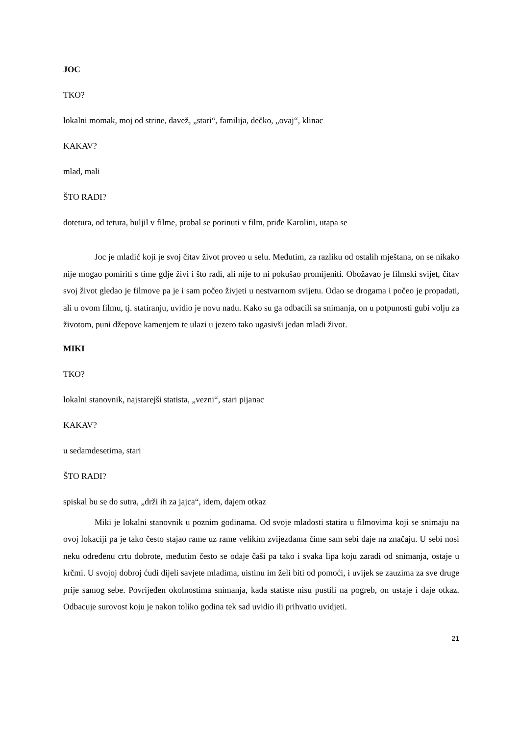JOC
TKO?
lokalni momak, moj od strine, davež, „stari“, familija, dečko, „ovaj“, klinac
KAKAV?
mlad, mali
ŠTO RADI?
dotetura, od tetura, buljil v filme, probal se porinuti v film, priđe Karolini, utapa se
Joc je mladić koji je svoj čitav život proveo u selu. Međutim, za razliku od ostalih mještana, on se nikako nije mogao pomiriti s time gdje živi i što radi, ali nije to ni pokušao promijeniti. Obožavao je filmski svijet, čitav svoj život gledao je filmove pa je i sam počeo živjeti u nestvarnom svijetu. Odao se drogama i počeo je propadati, ali u ovom filmu, tj. statiranju, uvidio je novu nadu. Kako su ga odbacili sa snimanja, on u potpunosti gubi volju za životom, puni džepove kamenjem te ulazi u jezero tako ugasivši jedan mladi život.
MIKI
TKO?
lokalni stanovnik, najstarejši statista, „vezni“, stari pijanac
KAKAV?
u sedamdesetima, stari
ŠTO RADI?
spiskal bu se do sutra, „drži ih za jajca“, idem, dajem otkaz
Miki je lokalni stanovnik u poznim godinama. Od svoje mladosti statira u filmovima koji se snimaju na ovoj lokaciji pa je tako često stajao rame uz rame velikim zvijezdama čime sam sebi daje na značaju. U sebi nosi neku određenu crtu dobrote, međutim često se odaje čaši pa tako i svaka lipa koju zaradi od snimanja, ostaje u krčmi. U svojoj dobroj ćudi dijeli savjete mladima, uistinu im želi biti od pomoći, i uvijek se zauzima za sve druge prije samog sebe. Povrijeđen okolnostima snimanja, kada statiste nisu pustili na pogreb, on ustaje i daje otkaz. Odbacuje surovost koju je nakon toliko godina tek sad uvidio ili prihvatio uvidjeti.
21